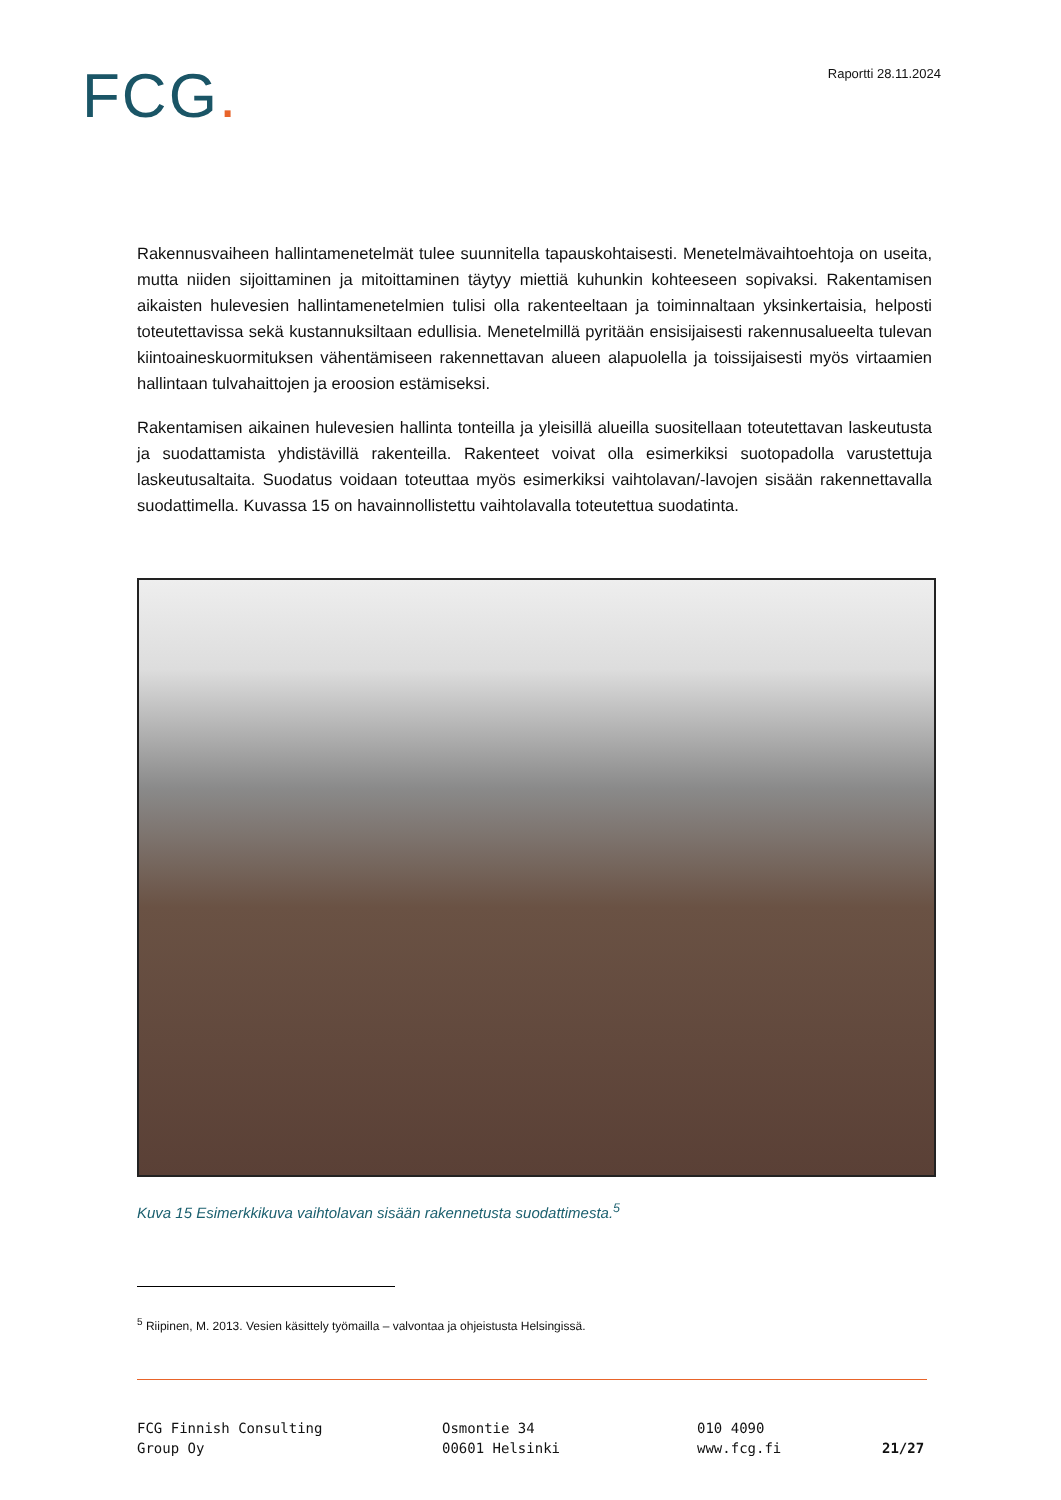FCG.
Raportti 28.11.2024
Rakennusvaiheen hallintamenetelmät tulee suunnitella tapauskohtaisesti. Menetelmävaihtoehtoja on useita, mutta niiden sijoittaminen ja mitoittaminen täytyy miettiä kuhunkin kohteeseen sopivaksi. Rakentamisen aikaisten hulevesien hallintamenetelmien tulisi olla rakenteeltaan ja toiminnaltaan yksinkertaisia, helposti toteutettavissa sekä kustannuksiltaan edullisia. Menetelmillä pyritään ensisijaisesti rakennusalueelta tulevan kiintoaineskuormituksen vähentämiseen rakennettavan alueen alapuolella ja toissijaisesti myös virtaamien hallintaan tulvahaittojen ja eroosion estämiseksi.
Rakentamisen aikainen hulevesien hallinta tonteilla ja yleisillä alueilla suositellaan toteutettavan laskeutusta ja suodattamista yhdistävillä rakenteilla. Rakenteet voivat olla esimerkiksi suotopadolla varustettuja laskeutusaltaita. Suodatus voidaan toteuttaa myös esimerkiksi vaihtolavan/-lavojen sisään rakennettavalla suodattimella. Kuvassa 15 on havainnollistettu vaihtolavalla toteutettua suodatinta.
Kuva 15 Esimerkkikuva vaihtolavan sisään rakennetusta suodattimesta.<sup>5</sup>
<sup>5</sup> Riipinen, M. 2013. Vesien käsittely työmailla – valvontaa ja ohjeistusta Helsingissä.
FCG Finnish Consulting
Group Oy
Osmontie 34
00601 Helsinki
010 4090
www.fcg.fi
21/27